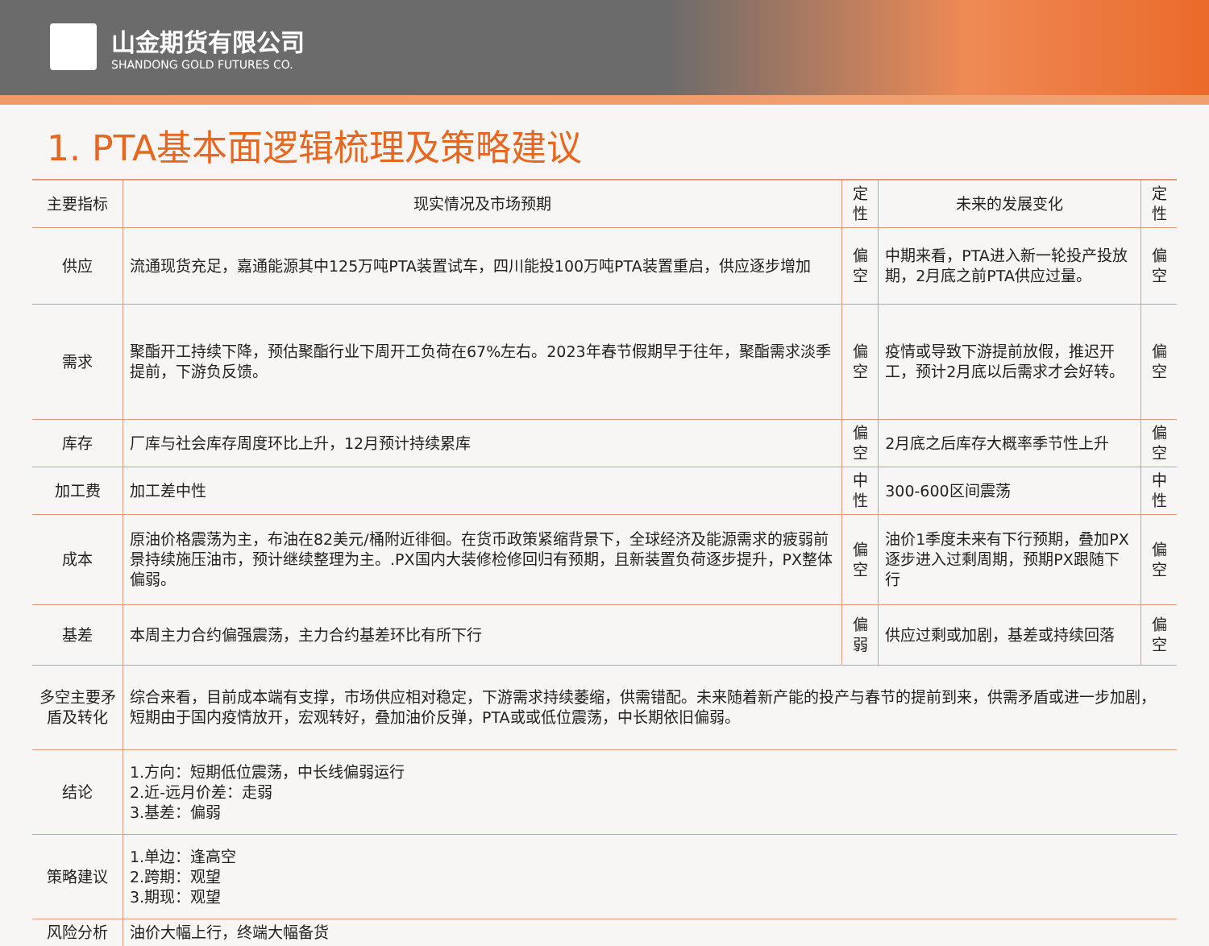山金期货有限公司
SHANDONG GOLD FUTURES CO.
1. PTA基本面逻辑梳理及策略建议
| 主要指标 | 现实情况及市场预期 | 定性 | 未来的发展变化 | 定性 |
| --- | --- | --- | --- | --- |
| 供应 | 流通现货充足，嘉通能源其中125万吨PTA装置试车，四川能投100万吨PTA装置重启，供应逐步增加 | 偏空 | 中期来看，PTA进入新一轮投产投放期，2月底之前PTA供应过量。 | 偏空 |
| 需求 | 聚酯开工持续下降，预估聚酯行业下周开工负荷在67%左右。2023年春节假期早于往年，聚酯需求淡季提前，下游负反馈。 | 偏空 | 疫情或导致下游提前放假，推迟开工，预计2月底以后需求才会好转。 | 偏空 |
| 库存 | 厂库与社会库存周度环比上升，12月预计持续累库 | 偏空 | 2月底之后库存大概率季节性上升 | 偏空 |
| 加工费 | 加工差中性 | 中性 | 300-600区间震荡 | 中性 |
| 成本 | 原油价格震荡为主，布油在82美元/桶附近徘徊。在货币政策紧缩背景下，全球经济及能源需求的疲弱前景持续施压油市，预计继续整理为主。.PX国内大装修检修回归有预期，且新装置负荷逐步提升，PX整体偏弱。 | 偏空 | 油价1季度未来有下行预期，叠加PX逐步进入过剩周期，预期PX跟随下行 | 偏空 |
| 基差 | 本周主力合约偏强震荡，主力合约基差环比有所下行 | 偏弱 | 供应过剩或加剧，基差或持续回落 | 偏空 |
| 多空主要矛盾及转化 | 综合来看，目前成本端有支撑，市场供应相对稳定，下游需求持续萎缩，供需错配。未来随着新产能的投产与春节的提前到来，供需矛盾或进一步加剧，短期由于国内疫情放开，宏观转好，叠加油价反弹，PTA或或低位震荡，中长期依旧偏弱。 | | | |
| 结论 | 1.方向：短期低位震荡，中长线偏弱运行 2.近-远月价差：走弱 3.基差：偏弱 | | | |
| 策略建议 | 1.单边：逢高空 2.跨期：观望 3.期现：观望 | | | |
| 风险分析 | 油价大幅上行，终端大幅备货 | | | |